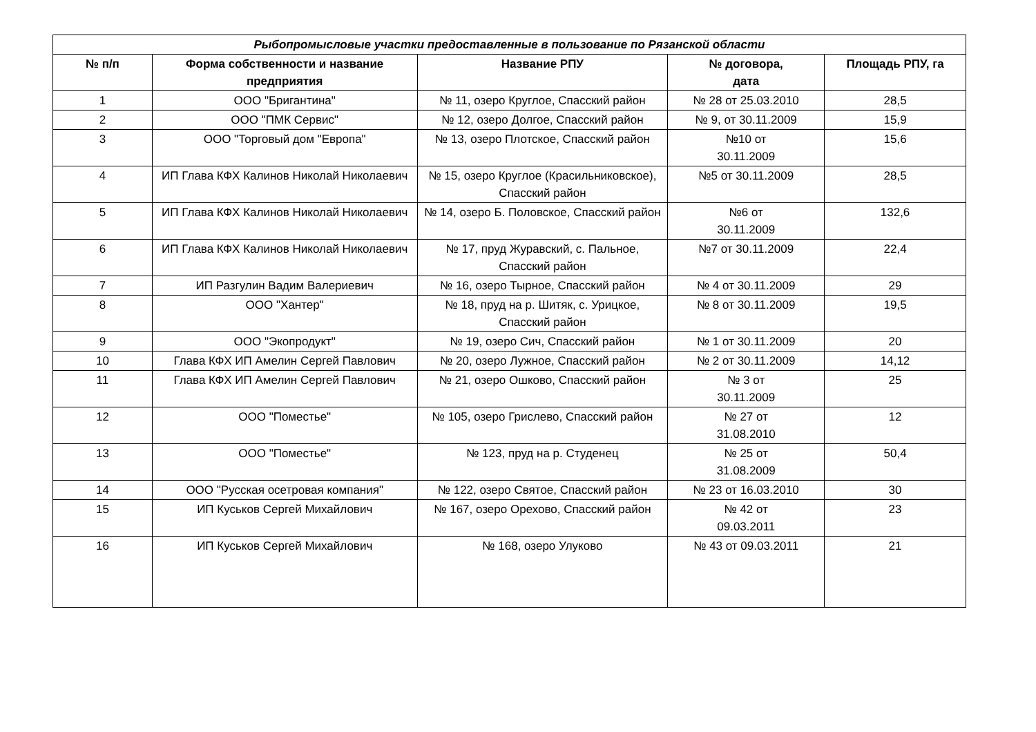| Рыбопромысловые участки предоставленные в пользование по Рязанской области | | | | |
| --- | --- | --- | --- | --- |
| № п/п | Форма собственности и название предприятия | Название РПУ | № договора, дата | Площадь РПУ, га |
| 1 | ООО "Бригантина" | № 11, озеро Круглое, Спасский район | № 28 от 25.03.2010 | 28,5 |
| 2 | ООО "ПМК Сервис" | № 12, озеро Долгое, Спасский район | № 9, от 30.11.2009 | 15,9 |
| 3 | ООО "Торговый дом "Европа" | № 13, озеро Плотское, Спасский район | №10 от 30.11.2009 | 15,6 |
| 4 | ИП Глава КФХ Калинов Николай Николаевич | № 15, озеро Круглое (Красильниковское), Спасский район | №5 от 30.11.2009 | 28,5 |
| 5 | ИП Глава КФХ Калинов Николай Николаевич | № 14, озеро Б. Половское, Спасский район | №6 от 30.11.2009 | 132,6 |
| 6 | ИП Глава КФХ Калинов Николай Николаевич | № 17, пруд Журавский, с. Пальное, Спасский район | №7 от 30.11.2009 | 22,4 |
| 7 | ИП Разгулин Вадим Валериевич | № 16, озеро Тырное, Спасский район | № 4 от 30.11.2009 | 29 |
| 8 | ООО "Хантер" | № 18, пруд на р. Шитяк, с. Урицкое, Спасский район | № 8 от 30.11.2009 | 19,5 |
| 9 | ООО "Экопродукт" | № 19, озеро Сич, Спасский район | № 1 от 30.11.2009 | 20 |
| 10 | Глава КФХ ИП Амелин Сергей Павлович | № 20, озеро Лужное, Спасский район | № 2 от 30.11.2009 | 14,12 |
| 11 | Глава КФХ ИП Амелин Сергей Павлович | № 21, озеро Ошково, Спасский район | № 3 от 30.11.2009 | 25 |
| 12 | ООО "Поместье" | № 105, озеро Грислево, Спасский район | № 27 от 31.08.2010 | 12 |
| 13 | ООО "Поместье" | № 123, пруд на р. Студенец | № 25 от 31.08.2009 | 50,4 |
| 14 | ООО "Русская осетровая компания" | № 122, озеро Святое, Спасский район | № 23 от 16.03.2010 | 30 |
| 15 | ИП Куськов Сергей Михайлович | № 167, озеро Орехово, Спасский район | № 42 от 09.03.2011 | 23 |
| 16 | ИП Куськов Сергей Михайлович | № 168, озеро Улуково | № 43 от 09.03.2011 | 21 |